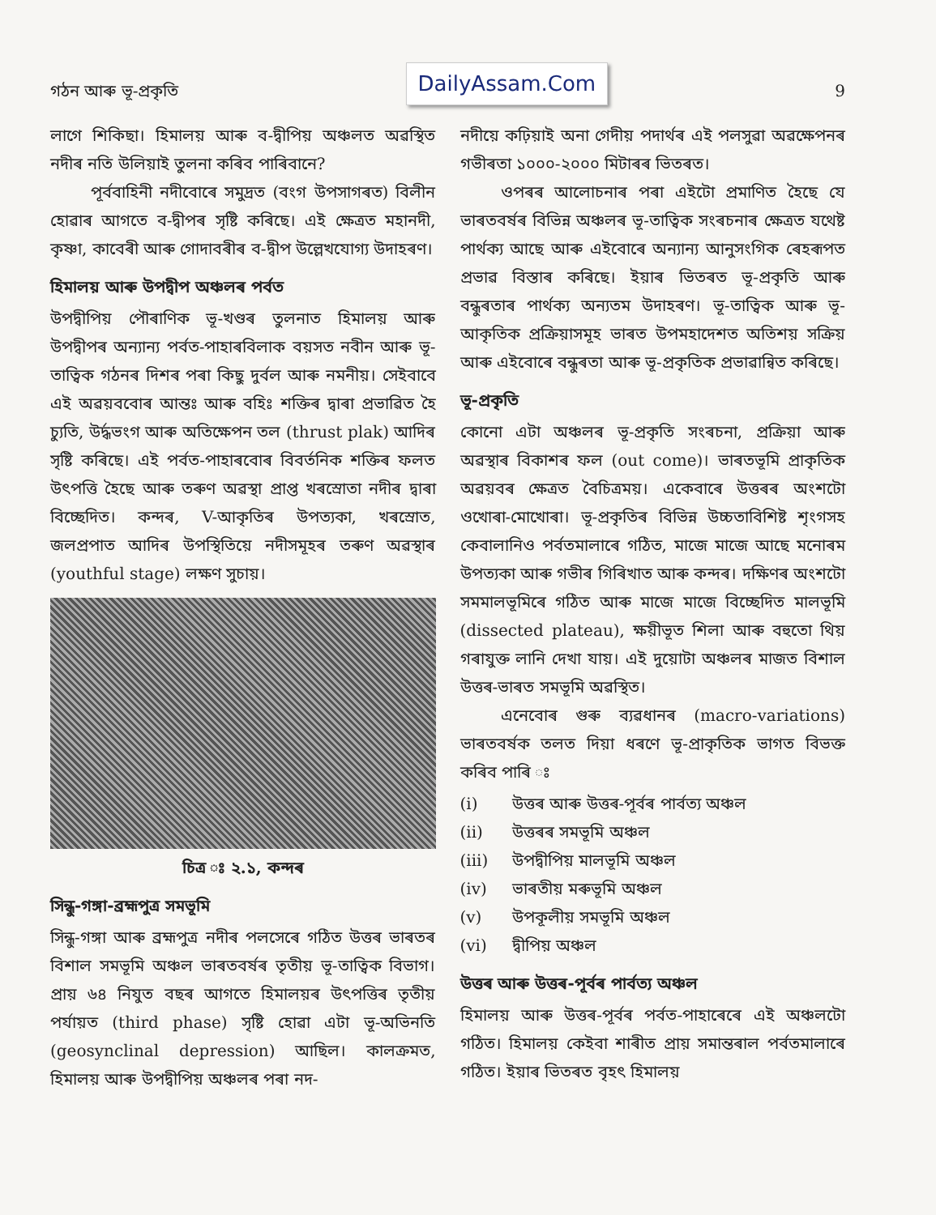গঠন আৰু ভূ-প্ৰকৃতি
DailyAssam.Com
9
লাগে শিকিছা। হিমালয় আৰু ব-দ্বীপিয় অঞ্চলত অৱস্থিত নদীৰ নতি উলিয়াই তুলনা কৰিব পাৰিবানে?
পূৰ্ববাহিনী নদীবোৰে সমুদ্ৰত (বংগ উপসাগৰত) বিলীন হোৱাৰ আগতে ব-দ্বীপৰ সৃষ্টি কৰিছে। এই ক্ষেত্ৰত মহানদী, কৃষ্ণা, কাবেৰী আৰু গোদাবৰীৰ ব-দ্বীপ উল্লেখযোগ্য উদাহৰণ।
হিমালয় আৰু উপদ্বীপ অঞ্চলৰ পৰ্বত
উপদ্বীপিয় পৌৰাণিক ভূ-খণ্ডৰ তুলনাত হিমালয় আৰু উপদ্বীপৰ অন্যান্য পৰ্বত-পাহাৰবিলাক বয়সত নবীন আৰু ভূ-তাত্বিক গঠনৰ দিশৰ পৰা কিছু দুৰ্বল আৰু নমনীয়। সেইবাবে এই অৱয়ববোৰ আন্তঃ আৰু বহিঃ শক্তিৰ দ্বাৰা প্ৰভাৱিত হৈ চ্যুতি, উৰ্দ্ধভংগ আৰু অতিক্ষেপন তল (thrust plak) আদিৰ সৃষ্টি কৰিছে। এই পৰ্বত-পাহাৰবোৰ বিবৰ্তনিক শক্তিৰ ফলত উৎপত্তি হৈছে আৰু তৰুণ অৱস্থা প্ৰাপ্ত খৰস্ৰোতা নদীৰ দ্বাৰা বিচ্ছেদিত। কন্দৰ, V-আকৃতিৰ উপত্যকা, খৰস্ৰোত, জলপ্ৰপাত আদিৰ উপস্থিতিয়ে নদীসমূহৰ তৰুণ অৱস্থাৰ (youthful stage) লক্ষণ সুচায়।
চিত্ৰ ঃ ২.১, কন্দৰ
সিন্ধু-গঙ্গা-ব্ৰহ্মপুত্ৰ সমভূমি
সিন্ধু-গঙ্গা আৰু ব্ৰহ্মপুত্ৰ নদীৰ পলসেৰে গঠিত উত্তৰ ভাৰতৰ বিশাল সমভূমি অঞ্চল ভাৰতবৰ্ষৰ তৃতীয় ভূ-তাত্বিক বিভাগ। প্ৰায় ৬৪ নিযুত বছৰ আগতে হিমালয়ৰ উৎপত্তিৰ তৃতীয় পৰ্যায়ত (third phase) সৃষ্টি হোৱা এটা ভূ-অভিনতি (geosynclinal depression) আছিল। কালক্ৰমত, হিমালয় আৰু উপদ্বীপিয় অঞ্চলৰ পৰা নদ-
নদীয়ে কঢ়িয়াই অনা গেদীয় পদাৰ্থৰ এই পলসুৱা অৱক্ষেপনৰ গভীৰতা ১০০০-২০০০ মিটাৰৰ ভিতৰত।
ওপৰৰ আলোচনাৰ পৰা এইটো প্ৰমাণিত হৈছে যে ভাৰতবৰ্ষৰ বিভিন্ন অঞ্চলৰ ভূ-তাত্বিক সংৰচনাৰ ক্ষেত্ৰত যথেষ্ট পাৰ্থক্য আছে আৰু এইবোৰে অন্যান্য আনুসংগিক ৰেহৰূপত প্ৰভাৱ বিস্তাৰ কৰিছে। ইয়াৰ ভিতৰত ভূ-প্ৰকৃতি আৰু বন্ধুৰতাৰ পাৰ্থক্য অন্যতম উদাহৰণ। ভূ-তাত্বিক আৰু ভূ-আকৃতিক প্ৰক্ৰিয়াসমূহ ভাৰত উপমহাদেশত অতিশয় সক্ৰিয় আৰু এইবোৰে বন্ধুৰতা আৰু ভূ-প্ৰকৃতিক প্ৰভাৱান্বিত কৰিছে।
ভূ-প্ৰকৃতি
কোনো এটা অঞ্চলৰ ভূ-প্ৰকৃতি সংৰচনা, প্ৰক্ৰিয়া আৰু অৱস্থাৰ বিকাশৰ ফল (out come)। ভাৰতভূমি প্ৰাকৃতিক অৱয়বৰ ক্ষেত্ৰত বৈচিত্ৰময়। একেবাৰে উত্তৰৰ অংশটো ওখোৰা-মোখোৰা। ভূ-প্ৰকৃতিৰ বিভিন্ন উচ্চতাবিশিষ্ট শৃংগসহ কেবালানিও পৰ্বতমালাৰে গঠিত, মাজে মাজে আছে মনোৰম উপত্যকা আৰু গভীৰ গিৰিখাত আৰু কন্দৰ। দক্ষিণৰ অংশটো সমমালভূমিৰে গঠিত আৰু মাজে মাজে বিচ্ছেদিত মালভূমি (dissected plateau), ক্ষয়ীভূত শিলা আৰু বহুতো থিয় গৰাযুক্ত লানি দেখা যায়। এই দুয়োটা অঞ্চলৰ মাজত বিশাল উত্তৰ-ভাৰত সমভূমি অৱস্থিত।
এনেবোৰ গুৰু ব্যৱধানৰ (macro-variations) ভাৰতবৰ্ষক তলত দিয়া ধৰণে ভূ-প্ৰাকৃতিক ভাগত বিভক্ত কৰিব পাৰি ঃ
(i) উত্তৰ আৰু উত্তৰ-পূৰ্বৰ পাৰ্বত্য অঞ্চল
(ii) উত্তৰৰ সমভূমি অঞ্চল
(iii) উপদ্বীপিয় মালভূমি অঞ্চল
(iv) ভাৰতীয় মৰুভূমি অঞ্চল
(v) উপকূলীয় সমভূমি অঞ্চল
(vi) দ্বীপিয় অঞ্চল
উত্তৰ আৰু উত্তৰ-পূৰ্বৰ পাৰ্বত্য অঞ্চল
হিমালয় আৰু উত্তৰ-পূৰ্বৰ পৰ্বত-পাহাৰেৰে এই অঞ্চলটো গঠিত। হিমালয় কেইবা শাৰীত প্ৰায় সমান্তৰাল পৰ্বতমালাৰে গঠিত। ইয়াৰ ভিতৰত বৃহৎ হিমালয়